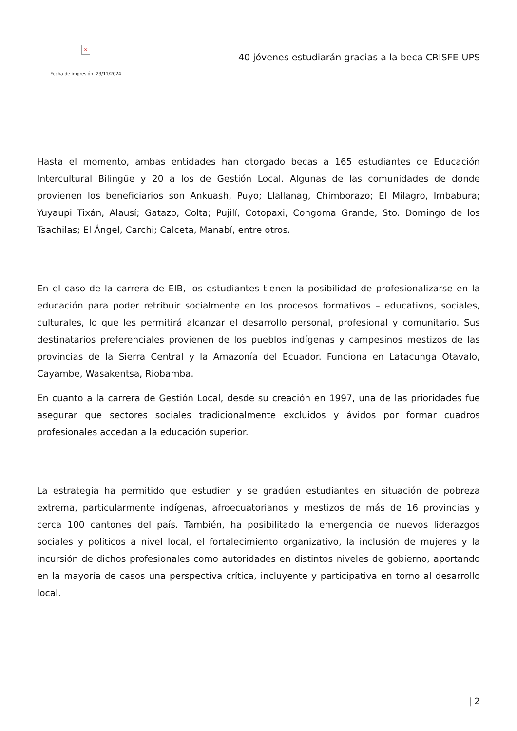×
Fecha de impresión: 23/11/2024
40 jóvenes estudiarán gracias a la beca CRISFE-UPS
Hasta el momento, ambas entidades han otorgado becas a 165 estudiantes de Educación Intercultural Bilingüe y 20 a los de Gestión Local. Algunas de las comunidades de donde provienen los beneficiarios son Ankuash, Puyo; Llallanag, Chimborazo; El Milagro, Imbabura; Yuyaupi Tixán, Alausí; Gatazo, Colta; Pujilí, Cotopaxi, Congoma Grande, Sto. Domingo de los Tsachilas; El Ángel, Carchi; Calceta, Manabí, entre otros.
En el caso de la carrera de EIB, los estudiantes tienen la posibilidad de profesionalizarse en la educación para poder retribuir socialmente en los procesos formativos – educativos, sociales, culturales, lo que les permitirá alcanzar el desarrollo personal, profesional y comunitario. Sus destinatarios preferenciales provienen de los pueblos indígenas y campesinos mestizos de las provincias de la Sierra Central y la Amazonía del Ecuador. Funciona en Latacunga Otavalo, Cayambe, Wasakentsa, Riobamba.
En cuanto a la carrera de Gestión Local, desde su creación en 1997, una de las prioridades fue asegurar que sectores sociales tradicionalmente excluidos y ávidos por formar cuadros profesionales accedan a la educación superior.
La estrategia ha permitido que estudien y se gradúen estudiantes en situación de pobreza extrema, particularmente indígenas, afroecuatorianos y mestizos de más de 16 provincias y cerca 100 cantones del país. También, ha posibilitado la emergencia de nuevos liderazgos sociales y políticos a nivel local, el fortalecimiento organizativo, la inclusión de mujeres y la incursión de dichos profesionales como autoridades en distintos niveles de gobierno, aportando en la mayoría de casos una perspectiva crítica, incluyente y participativa en torno al desarrollo local.
| 2